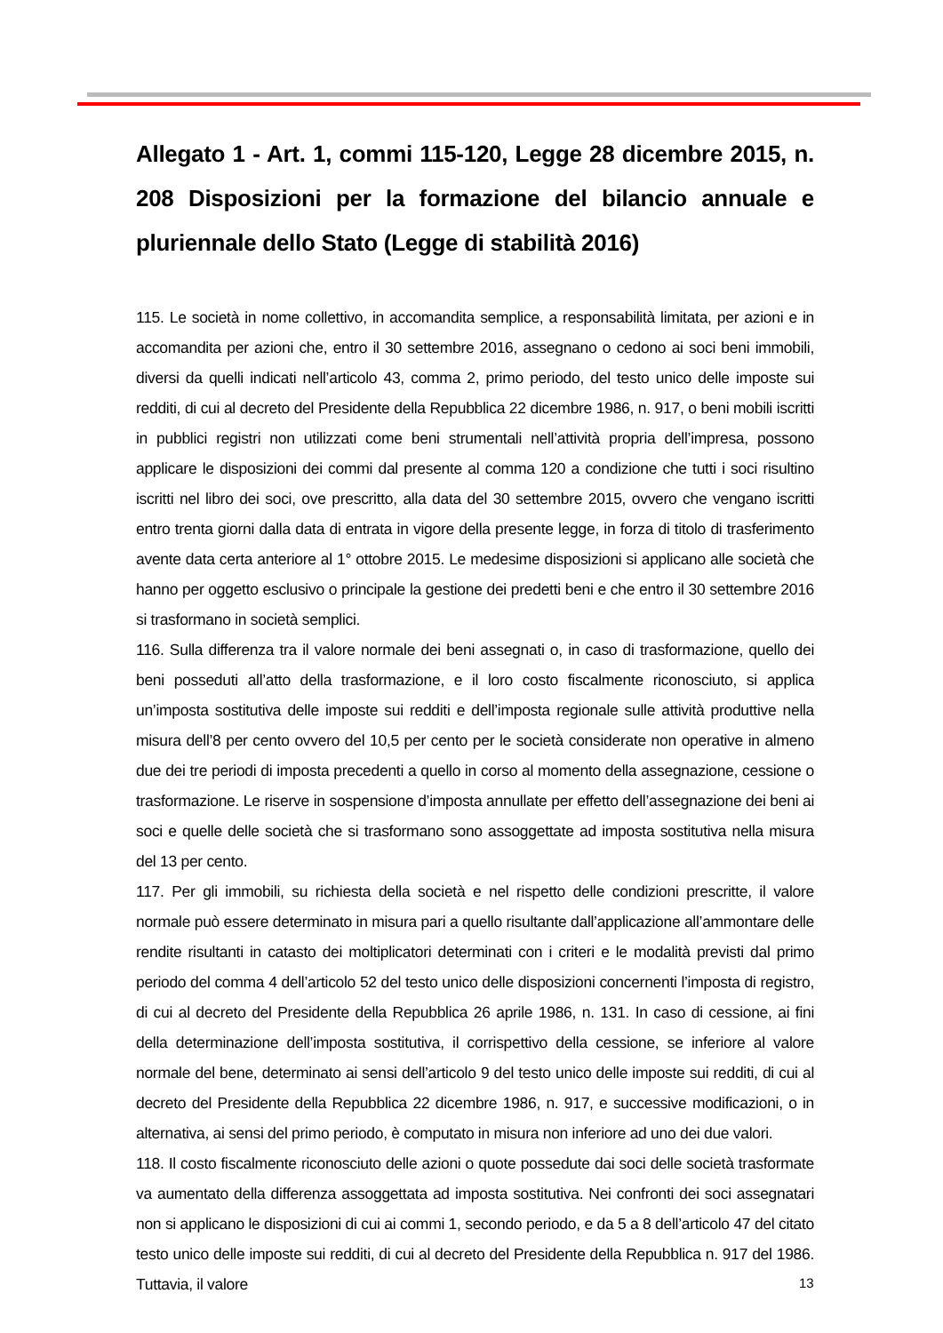Allegato 1 - Art. 1, commi 115-120, Legge 28 dicembre 2015, n. 208 Disposizioni per la formazione del bilancio annuale e pluriennale dello Stato (Legge di stabilità 2016)
115. Le società in nome collettivo, in accomandita semplice, a responsabilità limitata, per azioni e in accomandita per azioni che, entro il 30 settembre 2016, assegnano o cedono ai soci beni immobili, diversi da quelli indicati nell’articolo 43, comma 2, primo periodo, del testo unico delle imposte sui redditi, di cui al decreto del Presidente della Repubblica 22 dicembre 1986, n. 917, o beni mobili iscritti in pubblici registri non utilizzati come beni strumentali nell’attività propria dell’impresa, possono applicare le disposizioni dei commi dal presente al comma 120 a condizione che tutti i soci risultino iscritti nel libro dei soci, ove prescritto, alla data del 30 settembre 2015, ovvero che vengano iscritti entro trenta giorni dalla data di entrata in vigore della presente legge, in forza di titolo di trasferimento avente data certa anteriore al 1° ottobre 2015. Le medesime disposizioni si applicano alle società che hanno per oggetto esclusivo o principale la gestione dei predetti beni e che entro il 30 settembre 2016 si trasformano in società semplici.
116. Sulla differenza tra il valore normale dei beni assegnati o, in caso di trasformazione, quello dei beni posseduti all’atto della trasformazione, e il loro costo fiscalmente riconosciuto, si applica un’imposta sostitutiva delle imposte sui redditi e dell’imposta regionale sulle attività produttive nella misura dell’8 per cento ovvero del 10,5 per cento per le società considerate non operative in almeno due dei tre periodi di imposta precedenti a quello in corso al momento della assegnazione, cessione o trasformazione. Le riserve in sospensione d’imposta annullate per effetto dell’assegnazione dei beni ai soci e quelle delle società che si trasformano sono assoggettate ad imposta sostitutiva nella misura del 13 per cento.
117. Per gli immobili, su richiesta della società e nel rispetto delle condizioni prescritte, il valore normale può essere determinato in misura pari a quello risultante dall’applicazione all’ammontare delle rendite risultanti in catasto dei moltiplicatori determinati con i criteri e le modalità previsti dal primo periodo del comma 4 dell’articolo 52 del testo unico delle disposizioni concernenti l’imposta di registro, di cui al decreto del Presidente della Repubblica 26 aprile 1986, n. 131. In caso di cessione, ai fini della determinazione dell’imposta sostitutiva, il corrispettivo della cessione, se inferiore al valore normale del bene, determinato ai sensi dell’articolo 9 del testo unico delle imposte sui redditi, di cui al decreto del Presidente della Repubblica 22 dicembre 1986, n. 917, e successive modificazioni, o in alternativa, ai sensi del primo periodo, è computato in misura non inferiore ad uno dei due valori.
118. Il costo fiscalmente riconosciuto delle azioni o quote possedute dai soci delle società trasformate va aumentato della differenza assoggettata ad imposta sostitutiva. Nei confronti dei soci assegnatari non si applicano le disposizioni di cui ai commi 1, secondo periodo, e da 5 a 8 dell’articolo 47 del citato testo unico delle imposte sui redditi, di cui al decreto del Presidente della Repubblica n. 917 del 1986. Tuttavia, il valore
13